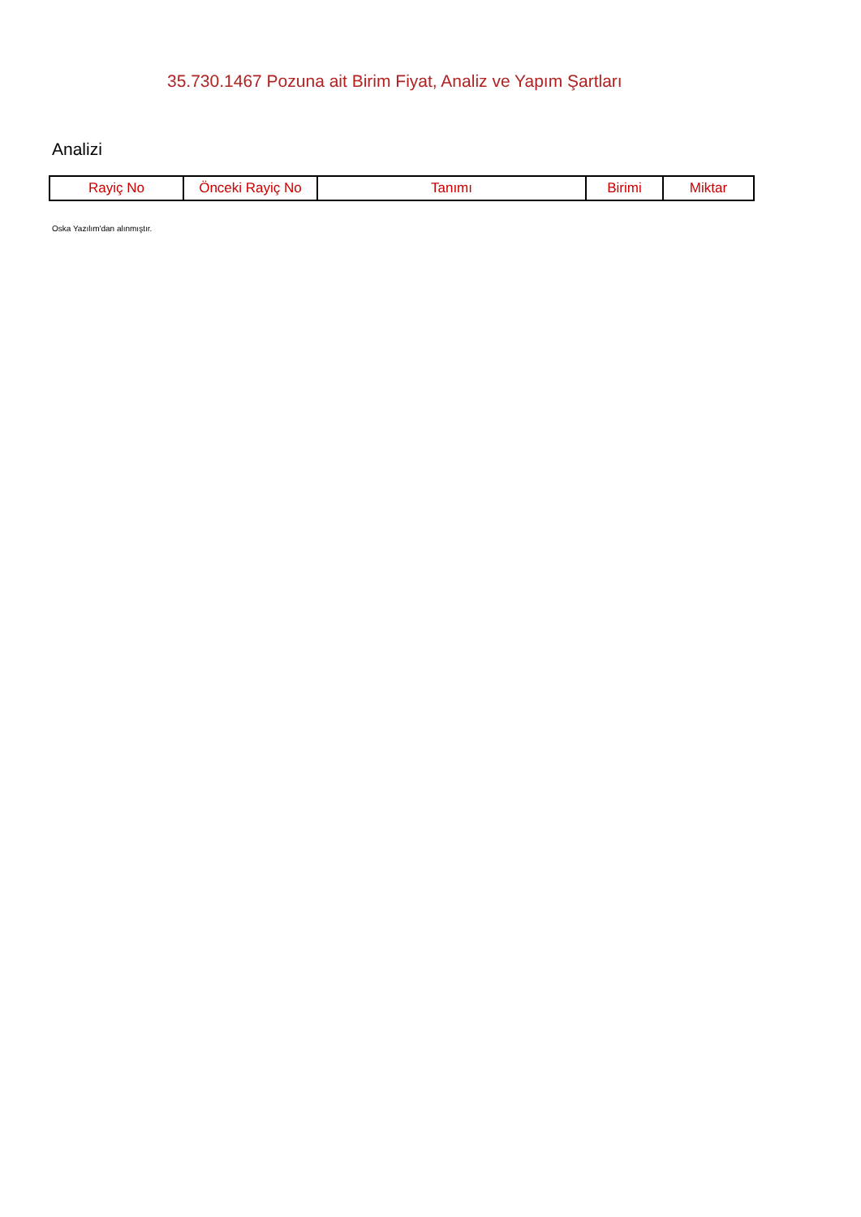35.730.1467 Pozuna ait Birim Fiyat, Analiz ve Yapım Şartları
Analizi
| Rayiç No | Önceki Rayiç No | Tanımı | Birimi | Miktar |
| --- | --- | --- | --- | --- |
Oska Yazılım'dan alınmıştır.